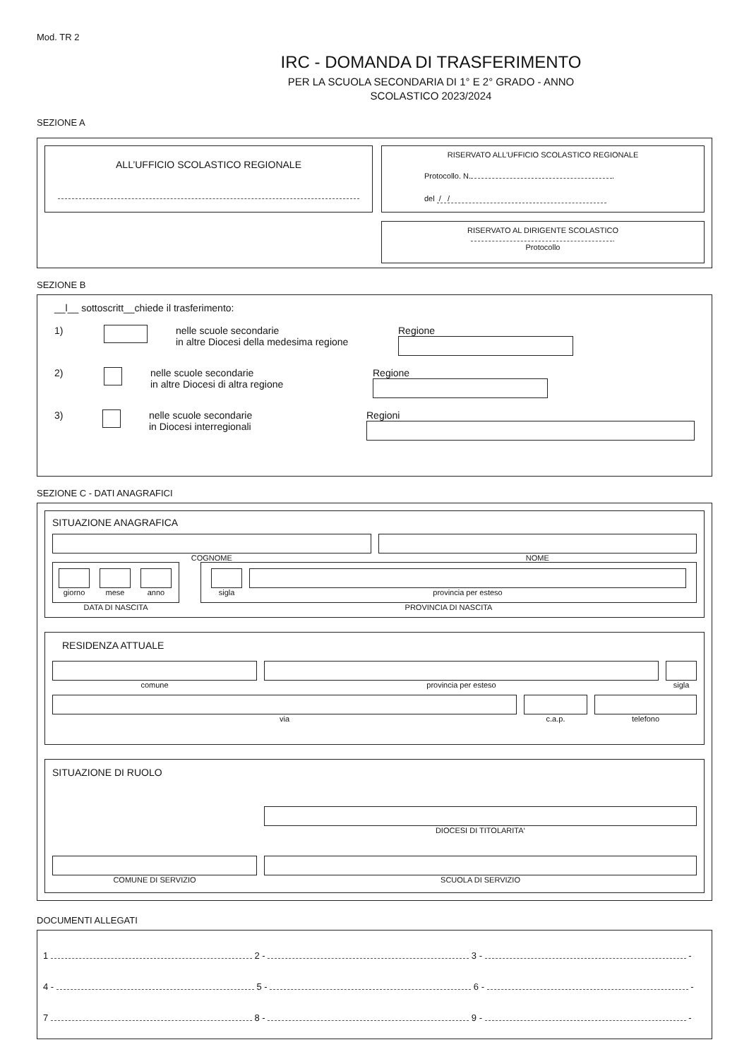Mod. TR 2
IRC - DOMANDA DI TRASFERIMENTO
PER LA SCUOLA SECONDARIA DI 1° E 2° GRADO - ANNO
SCOLASTICO 2023/2024
SEZIONE A
ALL’UFFICIO SCOLASTICO REGIONALE
RISERVATO ALL’UFFICIO SCOLASTICO REGIONALE
Protocollo. N. .
del / /
RISERVATO AL DIRIGENTE SCOLASTICO
.
Protocollo
SEZIONE B
__l__ sottoscritt__chiede il trasferimento:
1) nelle scuole secondarie
in altre Diocesi della medesima regione
Regione
2) nelle scuole secondarie
in altre Diocesi di altra regione
Regione
3) nelle scuole secondarie
in Diocesi interregionali
Regioni
SEZIONE C - DATI ANAGRAFICI
SITUAZIONE ANAGRAFICA
COGNOME NOME
giorno mese anno
DATA DI NASCITA
sigla provincia per esteso
PROVINCIA DI NASCITA
RESIDENZA ATTUALE
comune provincia per esteso sigla
via c.a.p. telefono
SITUAZIONE DI RUOLO
DIOCESI DI TITOLARITA‘
COMUNE DI SERVIZIO SCUOLA DI SERVIZIO
DOCUMENTI ALLEGATI
1 2 - 3 - -
4 - 5 - 6 - -
7 8 - 9 - -